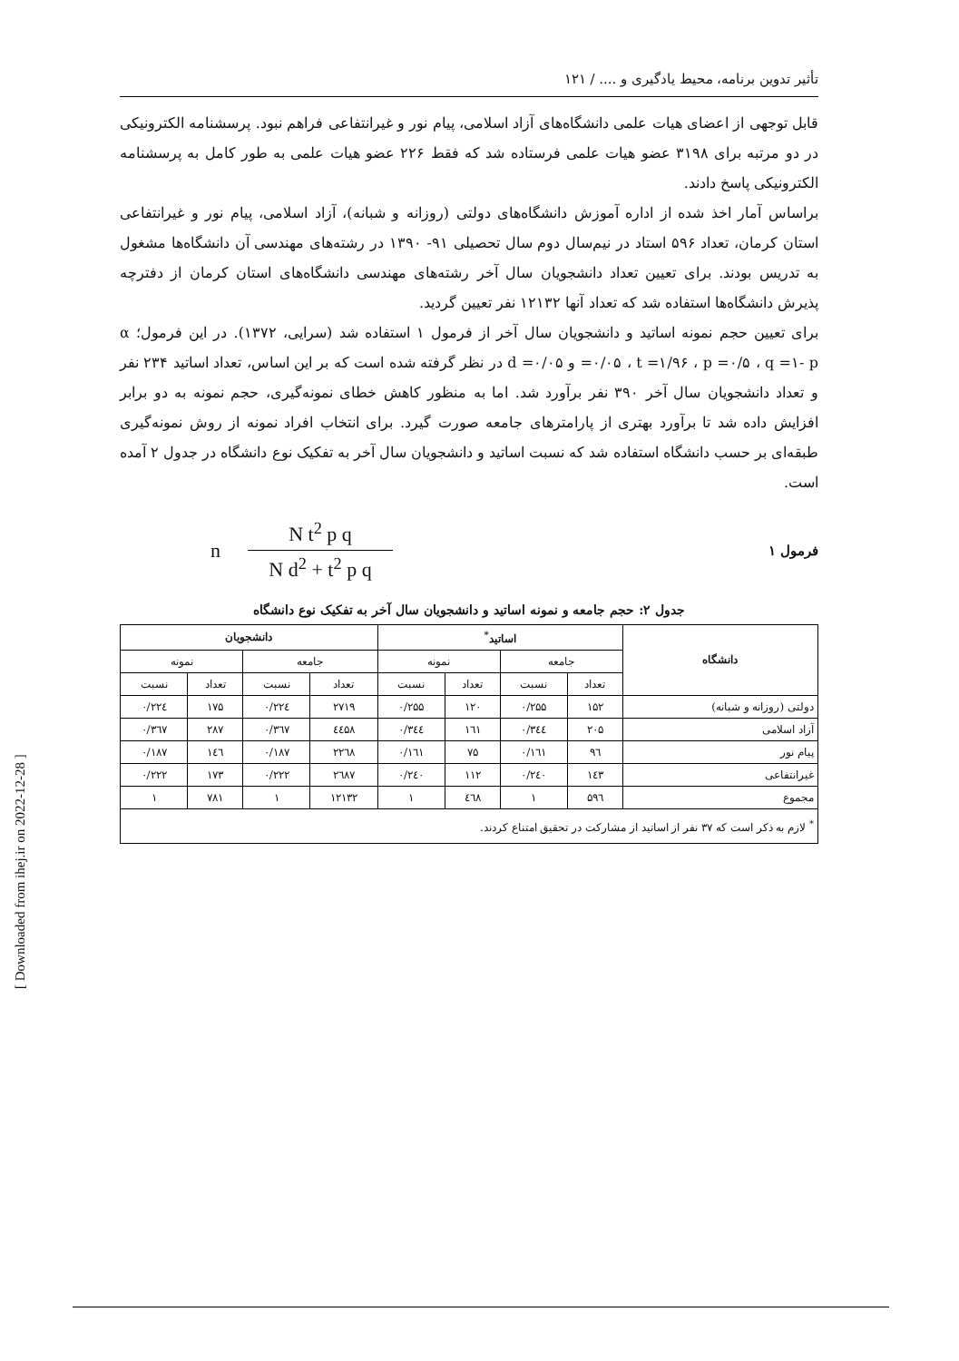تأثیر تدوین برنامه، محیط یادگیری و .... / ۱۲۱
قابل توجهی از اعضای هیات علمی دانشگاه‌های آزاد اسلامی، پیام نور و غیرانتفاعی فراهم نبود. پرسشنامه الکترونیکی در دو مرتبه برای ۳۱۹۸ عضو هیات علمی فرستاده شد که فقط ۲۲۶ عضو هیات علمی به طور کامل به پرسشنامه الکترونیکی پاسخ دادند.
براساس آمار اخذ شده از اداره آموزش دانشگاه‌های دولتی (روزانه و شبانه)، آزاد اسلامی، پیام نور و غیرانتفاعی استان کرمان، تعداد ۵۹۶ استاد در نیم‌سال دوم سال تحصیلی ۹۱- ۱۳۹۰ در رشته‌های مهندسی آن دانشگاه‌ها مشغول به تدریس بودند. برای تعیین تعداد دانشجویان سال آخر رشته‌های مهندسی دانشگاه‌های استان کرمان از دفترچه پذیرش دانشگاه‌ها استفاده شد که تعداد آنها ۱۲۱۳۲ نفر تعیین گردید.
برای تعیین حجم نمونه اساتید و دانشجویان سال آخر از فرمول ۱ استفاده شد (سرایی، ۱۳۷۲). در این فرمول؛ α =۰/۰۵ ، t =۱/۹۶ ، p =۰/۵ ، q =۱- p و d =۰/۰۵ در نظر گرفته شده است که بر این اساس، تعداد اساتید ۲۳۴ نفر و تعداد دانشجویان سال آخر ۳۹۰ نفر برآورد شد. اما به منظور کاهش خطای نمونه‌گیری، حجم نمونه به دو برابر افزایش داده شد تا برآورد بهتری از پارامترهای جامعه صورت گیرد. برای انتخاب افراد نمونه از روش نمونه‌گیری طبقه‌ای بر حسب دانشگاه استفاده شد که نسبت اساتید و دانشجویان سال آخر به تفکیک نوع دانشگاه در جدول ۲ آمده است.
فرمول ۱
n
N t<sup>2</sup> p q
N d<sup>2</sup> + t<sup>2</sup> p q
جدول ۲: حجم جامعه و نمونه اساتید و دانشجویان سال آخر به تفکیک نوع دانشگاه
| دانشگاه | اساتید<sup>*</sup> | | | | دانشجویان | | | |
| --- | --- | --- | --- | --- | --- | --- | --- | --- |
| | جامعه | | نمونه | | جامعه | | نمونه | |
| | تعداد | نسبت | تعداد | نسبت | تعداد | نسبت | تعداد | نسبت |
| دولتی (روزانه و شبانه) | ۱۵۲ | ۰/۲۵۵ | ۱۲۰ | ۰/۲۵۵ | ۲۷۱۹ | ۰/۲۲٤ | ۱۷۵ | ۰/۲۲٤ |
| آزاد اسلامی | ۲۰۵ | ۰/۳٤٤ | ۱٦۱ | ۰/۳٤٤ | ٤٤۵۸ | ۰/۳٦۷ | ۲۸۷ | ۰/۳٦۷ |
| پیام نور | ۹٦ | ۰/۱٦۱ | ۷۵ | ۰/۱٦۱ | ۲۲٦۸ | ۰/۱۸۷ | ۱٤٦ | ۰/۱۸۷ |
| غیرانتفاعی | ۱٤۳ | ۰/۲٤۰ | ۱۱۲ | ۰/۲٤۰ | ۲٦۸۷ | ۰/۲۲۲ | ۱۷۳ | ۰/۲۲۲ |
| مجموع | ۵۹٦ | ۱ | ٤٦۸ | ۱ | ۱۲۱۳۲ | ۱ | ۷۸۱ | ۱ |
| <sup>*</sup> لازم به ذکر است که ۳۷ نفر از اساتید از مشارکت در تحقیق امتناع کردند. | | | | | | | | |
[ Downloaded from ihej.ir on 2022-12-28 ]